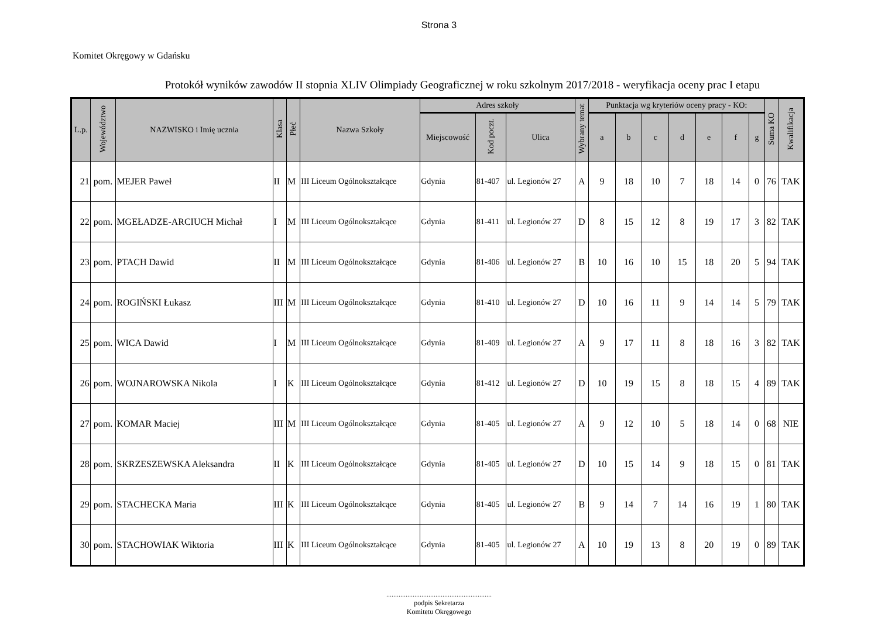Strona 3
Komitet Okręgowy w Gdańsku
Protokół wyników zawodów II stopnia XLIV Olimpiady Geograficznej w roku szkolnym 2017/2018 - weryfikacja oceny prac I etapu
| L.p. | Województwo | NAZWISKO i Imię ucznia | Klasa | Płeć | Nazwa Szkoły | Adres szkoły | | | Wybrany temat | Punktacja wg kryteriów oceny pracy - KO: | | | | | | | Suma KO | Kwalifikacja |
| --- | --- | --- | --- | --- | --- | --- | --- | --- | --- | --- | --- | --- | --- | --- | --- | --- | --- | --- |
| | | | | | | Miejscowość | Kod poczt. | Ulica | | a | b | c | d | e | f | g | | |
| 21 | pom. | MEJER Paweł | II | M | III Liceum Ogólnokształcące | Gdynia | 81-407 | ul. Legionów 27 | A | 9 | 18 | 10 | 7 | 18 | 14 | 0 | 76 | TAK |
| 22 | pom. | MGEŁADZE-ARCIUCH Michał | I | M | III Liceum Ogólnokształcące | Gdynia | 81-411 | ul. Legionów 27 | D | 8 | 15 | 12 | 8 | 19 | 17 | 3 | 82 | TAK |
| 23 | pom. | PTACH Dawid | II | M | III Liceum Ogólnokształcące | Gdynia | 81-406 | ul. Legionów 27 | B | 10 | 16 | 10 | 15 | 18 | 20 | 5 | 94 | TAK |
| 24 | pom. | ROGIŃSKI Łukasz | III | M | III Liceum Ogólnokształcące | Gdynia | 81-410 | ul. Legionów 27 | D | 10 | 16 | 11 | 9 | 14 | 14 | 5 | 79 | TAK |
| 25 | pom. | WICA Dawid | I | M | III Liceum Ogólnokształcące | Gdynia | 81-409 | ul. Legionów 27 | A | 9 | 17 | 11 | 8 | 18 | 16 | 3 | 82 | TAK |
| 26 | pom. | WOJNAROWSKA Nikola | I | K | III Liceum Ogólnokształcące | Gdynia | 81-412 | ul. Legionów 27 | D | 10 | 19 | 15 | 8 | 18 | 15 | 4 | 89 | TAK |
| 27 | pom. | KOMAR Maciej | III | M | III Liceum Ogólnokształcące | Gdynia | 81-405 | ul. Legionów 27 | A | 9 | 12 | 10 | 5 | 18 | 14 | 0 | 68 | NIE |
| 28 | pom. | SKRZESZEWSKA Aleksandra | II | K | III Liceum Ogólnokształcące | Gdynia | 81-405 | ul. Legionów 27 | D | 10 | 15 | 14 | 9 | 18 | 15 | 0 | 81 | TAK |
| 29 | pom. | STACHECKA Maria | III | K | III Liceum Ogólnokształcące | Gdynia | 81-405 | ul. Legionów 27 | B | 9 | 14 | 7 | 14 | 16 | 19 | 1 | 80 | TAK |
| 30 | pom. | STACHOWIAK Wiktoria | III | K | III Liceum Ogólnokształcące | Gdynia | 81-405 | ul. Legionów 27 | A | 10 | 19 | 13 | 8 | 20 | 19 | 0 | 89 | TAK |
............................................................
podpis Sekretarza
Komitetu Okręgowego